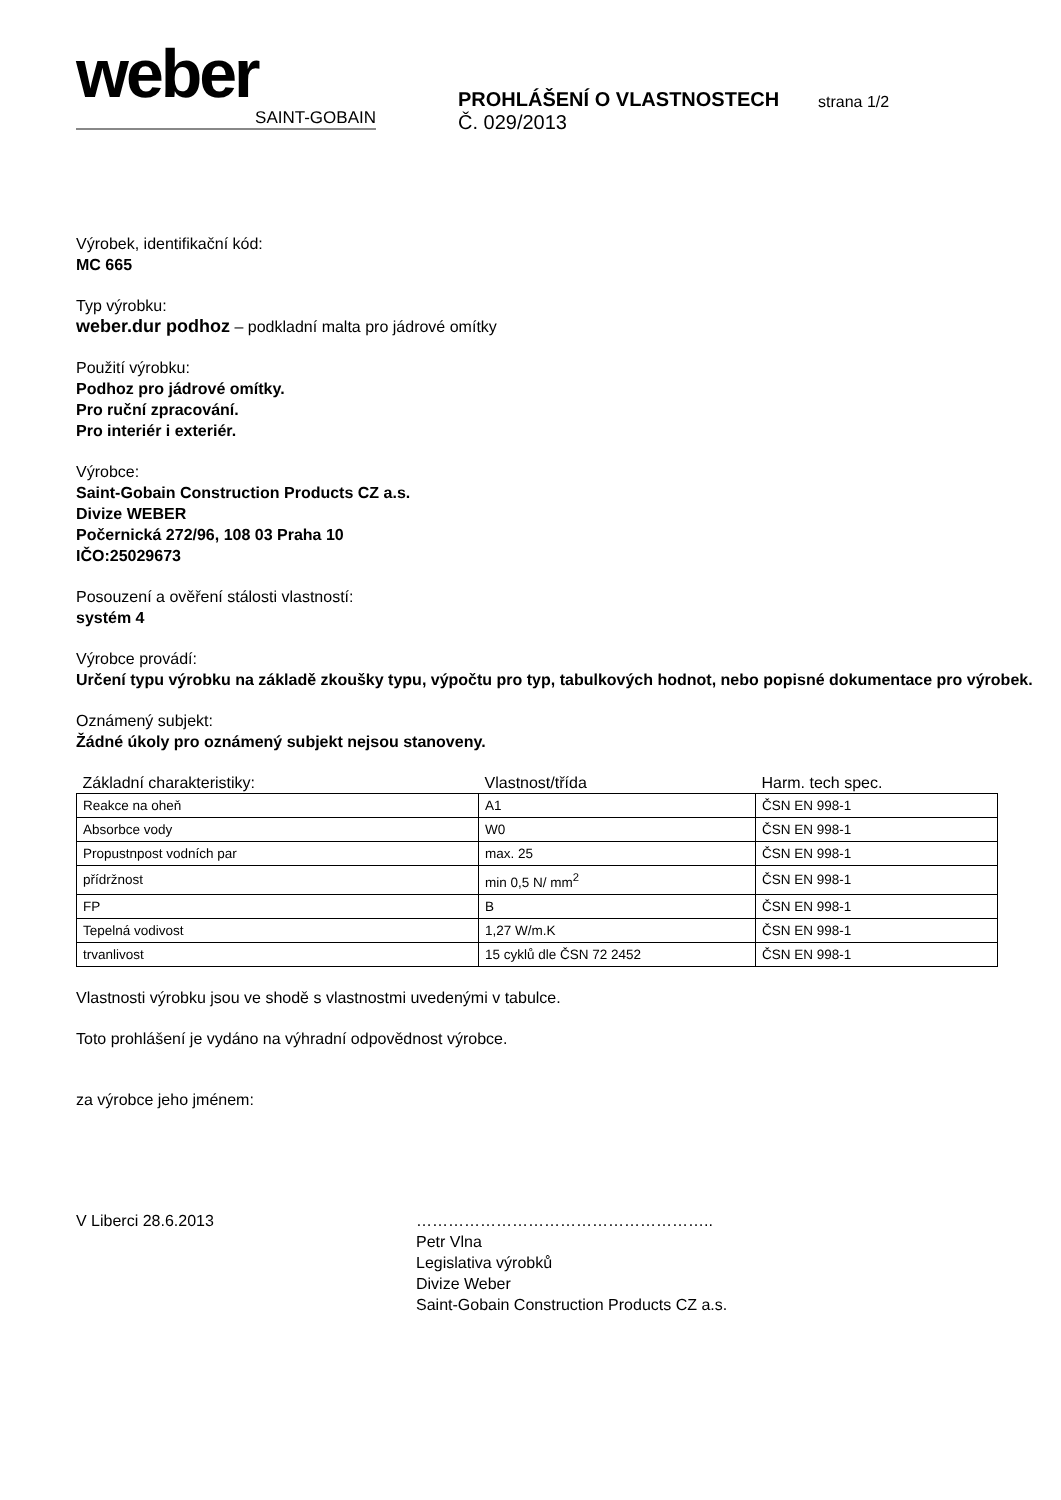weber
SAINT-GOBAIN
PROHLÁŠENÍ O VLASTNOSTECH
Č. 029/2013
strana 1/2
Výrobek, identifikační kód:
MC 665
Typ výrobku:
weber.dur podhoz – podkladní malta pro jádrové omítky
Použití výrobku:
Podhoz pro jádrové omítky.
Pro ruční zpracování.
Pro interiér i exteriér.
Výrobce:
Saint-Gobain Construction Products CZ a.s.
Divize WEBER
Počernická 272/96, 108 03 Praha 10
IČO:25029673
Posouzení a ověření stálosti vlastností:
systém 4
Výrobce provádí:
Určení typu výrobku na základě zkoušky typu, výpočtu pro typ, tabulkových hodnot, nebo popisné dokumentace pro výrobek.
Oznámený subjekt:
Žádné úkoly pro oznámený subjekt nejsou stanoveny.
| Základní charakteristiky: | Vlastnost/třída | Harm. tech spec. |
| Reakce na oheň | A1 | ČSN EN 998-1 |
| Absorbce vody | W0 | ČSN EN 998-1 |
| Propustnpost vodních par | max. 25 | ČSN EN 998-1 |
| přídržnost | min 0,5 N/ mm<sup>2</sup> | ČSN EN 998-1 |
| FP | B | ČSN EN 998-1 |
| Tepelná vodivost | 1,27 W/m.K | ČSN EN 998-1 |
| trvanlivost | 15 cyklů dle ČSN 72 2452 | ČSN EN 998-1 |
Vlastnosti výrobku jsou ve shodě s vlastnostmi uvedenými v tabulce.
Toto prohlášení je vydáno na výhradní odpovědnost výrobce.
za výrobce jeho jménem:
V Liberci 28.6.2013 ………………………………………………..
Petr Vlna
Legislativa výrobků
Divize Weber
Saint-Gobain Construction Products CZ a.s.